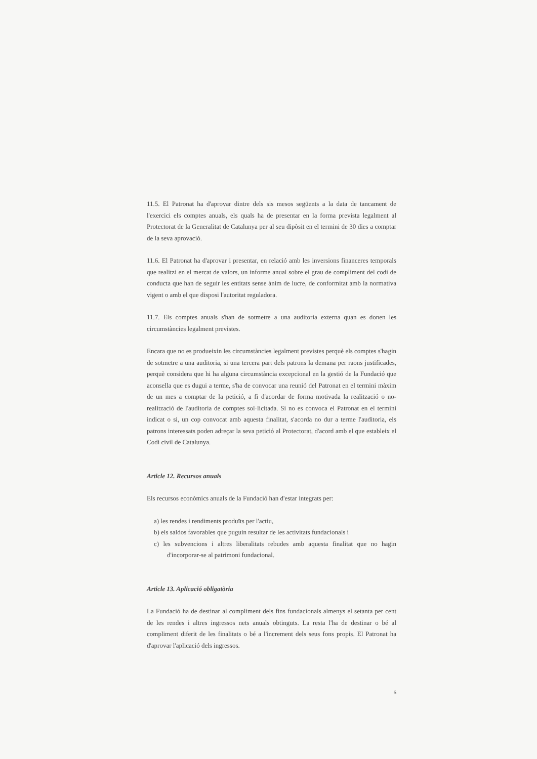11.5. El Patronat ha d'aprovar dintre dels sis mesos següents a la data de tancament de l'exercici els comptes anuals, els quals ha de presentar en la forma prevista legalment al Protectorat de la Generalitat de Catalunya per al seu dipòsit en el termini de 30 dies a comptar de la seva aprovació.
11.6. El Patronat ha d'aprovar i presentar, en relació amb les inversions financeres temporals que realitzi en el mercat de valors, un informe anual sobre el grau de compliment del codi de conducta que han de seguir les entitats sense ànim de lucre, de conformitat amb la normativa vigent o amb el que disposi l'autoritat reguladora.
11.7. Els comptes anuals s'han de sotmetre a una auditoria externa quan es donen les circumstàncies legalment previstes.
Encara que no es produeixin les circumstàncies legalment previstes perquè els comptes s'hagin de sotmetre a una auditoria, si una tercera part dels patrons la demana per raons justificades, perquè considera que hi ha alguna circumstància excepcional en la gestió de la Fundació que aconsella que es dugui a terme, s'ha de convocar una reunió del Patronat en el termini màxim de un mes a comptar de la petició, a fi d'acordar de forma motivada la realització o no-realització de l'auditoria de comptes sol·licitada. Si no es convoca el Patronat en el termini indicat o si, un cop convocat amb aquesta finalitat, s'acorda no dur a terme l'auditoria, els patrons interessats poden adreçar la seva petició al Protectorat, d'acord amb el que estableix el Codi civil de Catalunya.
Article 12. Recursos anuals
Els recursos econòmics anuals de la Fundació han d'estar integrats per:
a) les rendes i rendiments produïts per l'actiu,
b) els saldos favorables que puguin resultar de les activitats fundacionals i
c) les subvencions i altres liberalitats rebudes amb aquesta finalitat que no hagin d'incorporar-se al patrimoni fundacional.
Article 13. Aplicació obligatòria
La Fundació ha de destinar al compliment dels fins fundacionals almenys el setanta per cent de les rendes i altres ingressos nets anuals obtinguts. La resta l'ha de destinar o bé al compliment diferit de les finalitats o bé a l'increment dels seus fons propis. El Patronat ha d'aprovar l'aplicació dels ingressos.
6